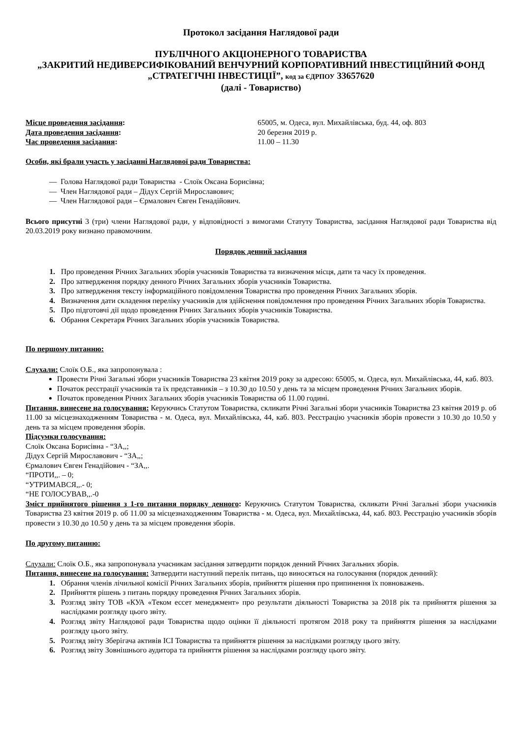Протокол засідання Наглядової ради
ПУБЛІЧНОГО АКЦІОНЕРНОГО ТОВАРИСТВА
„ЗАКРИТИЙ НЕДИВЕРСИФІКОВАНИЙ ВЕНЧУРНИЙ КОРПОРАТИВНИЙ ІНВЕСТИЦІЙНИЙ ФОНД „СТРАТЕГІЧНІ ІНВЕСТИЦІЇ”, код за ЄДРПОУ 33657620
(далі - Товариство)
Місце проведення засідання: 65005, м. Одеса, вул. Михайлівська, буд. 44, оф. 803
Дата проведення засідання: 20 березня 2019 р.
Час проведення засідання: 11.00 – 11.30
Особи, які брали участь у засіданні Наглядової ради Товариства:
— Голова Наглядової ради Товариства - Слоїк Оксана Борисівна;
— Член Наглядової ради – Дідух Сергій Мирославович;
— Член Наглядової ради – Єрмалович Євген Генадійович.
Всього присутні 3 (три) члени Наглядової ради, у відповідності з вимогами Статуту Товариства, засідання Наглядової ради Товариства від 20.03.2019 року визнано правомочним.
Порядок денний засідання
Про проведення Річних Загальних зборів учасників Товариства та визначення місця, дати та часу їх проведення.
Про затвердження порядку денного Річних Загальних зборів учасників Товариства.
Про затвердження тексту інформаційного повідомлення Товариства про проведення Річних Загальних зборів.
Визначення дати складення переліку учасників для здійснення повідомлення про проведення Річних Загальних зборів Товариства.
Про підготовчі дії щодо проведення Річних Загальних зборів учасників Товариства.
Обрання Секретаря Річних Загальних зборів учасників Товариства.
По першому питанню:
Слухали: Слоїк О.Б., яка запропонувала :
Провести Річні Загальні збори учасників Товариства 23 квітня 2019 року за адресою: 65005, м. Одеса, вул. Михайлівська, 44, каб. 803.
Початок реєстрації учасників та їх представників – з 10.30 до 10.50 у день та за місцем проведення Річних Загальних зборів.
Початок проведення Річних Загальних зборів учасників Товариства об 11.00 годині.
Питання, винесене на голосування: Керуючись Статутом Товариства, скликати Річні Загальні збори учасників Товариства 23 квітня 2019 р. об 11.00 за місцезнаходженням Товариства - м. Одеса, вул. Михайлівська, 44, каб. 803. Реєстрацію учасників зборів провести з 10.30 до 10.50 у день та за місцем проведення зборів.
Підсумки голосування:
Слоїк Оксана Борисівна - “ЗА,,;
Дідух Сергій Мирославович - “ЗА,,;
Єрмалович Євген Генадійович - “ЗА,,.
“ПРОТИ,,. – 0;
“УТРИМАВСЯ,,.- 0;
“НЕ ГОЛОСУВАВ,,.-0
Зміст прийнятого рішення з 1-го питання порядку денного: Керуючись Статутом Товариства, скликати Річні Загальні збори учасників Товариства 23 квітня 2019 р. об 11.00 за місцезнаходженням Товариства - м. Одеса, вул. Михайлівська, 44, каб. 803. Реєстрацію учасників зборів провести з 10.30 до 10.50 у день та за місцем проведення зборів.
По другому питанню:
Слухали: Слоїк О.Б., яка запропонувала учасникам засідання затвердити порядок денний Річних Загальних зборів.
Питання, винесене на голосування: Затвердити наступний перелік питань, що виносяться на голосування (порядок денний):
Обрання членів лічильної комісії Річних Загальних зборів, прийняття рішення про припинення їх повноважень.
Прийняття рішень з питань порядку проведення Річних Загальних зборів.
Розгляд звіту ТОВ «КУА «Теком ессет менеджмент» про результати діяльності Товариства за 2018 рік та прийняття рішення за наслідками розгляду цього звіту.
Розгляд звіту Наглядової ради Товариства щодо оцінки її діяльності протягом 2018 року та прийняття рішення за наслідками розгляду цього звіту.
Розгляд звіту Зберігача активів ІСІ Товариства та прийняття рішення за наслідками розгляду цього звіту.
Розгляд звіту Зовнішнього аудитора та прийняття рішення за наслідками розгляду цього звіту.